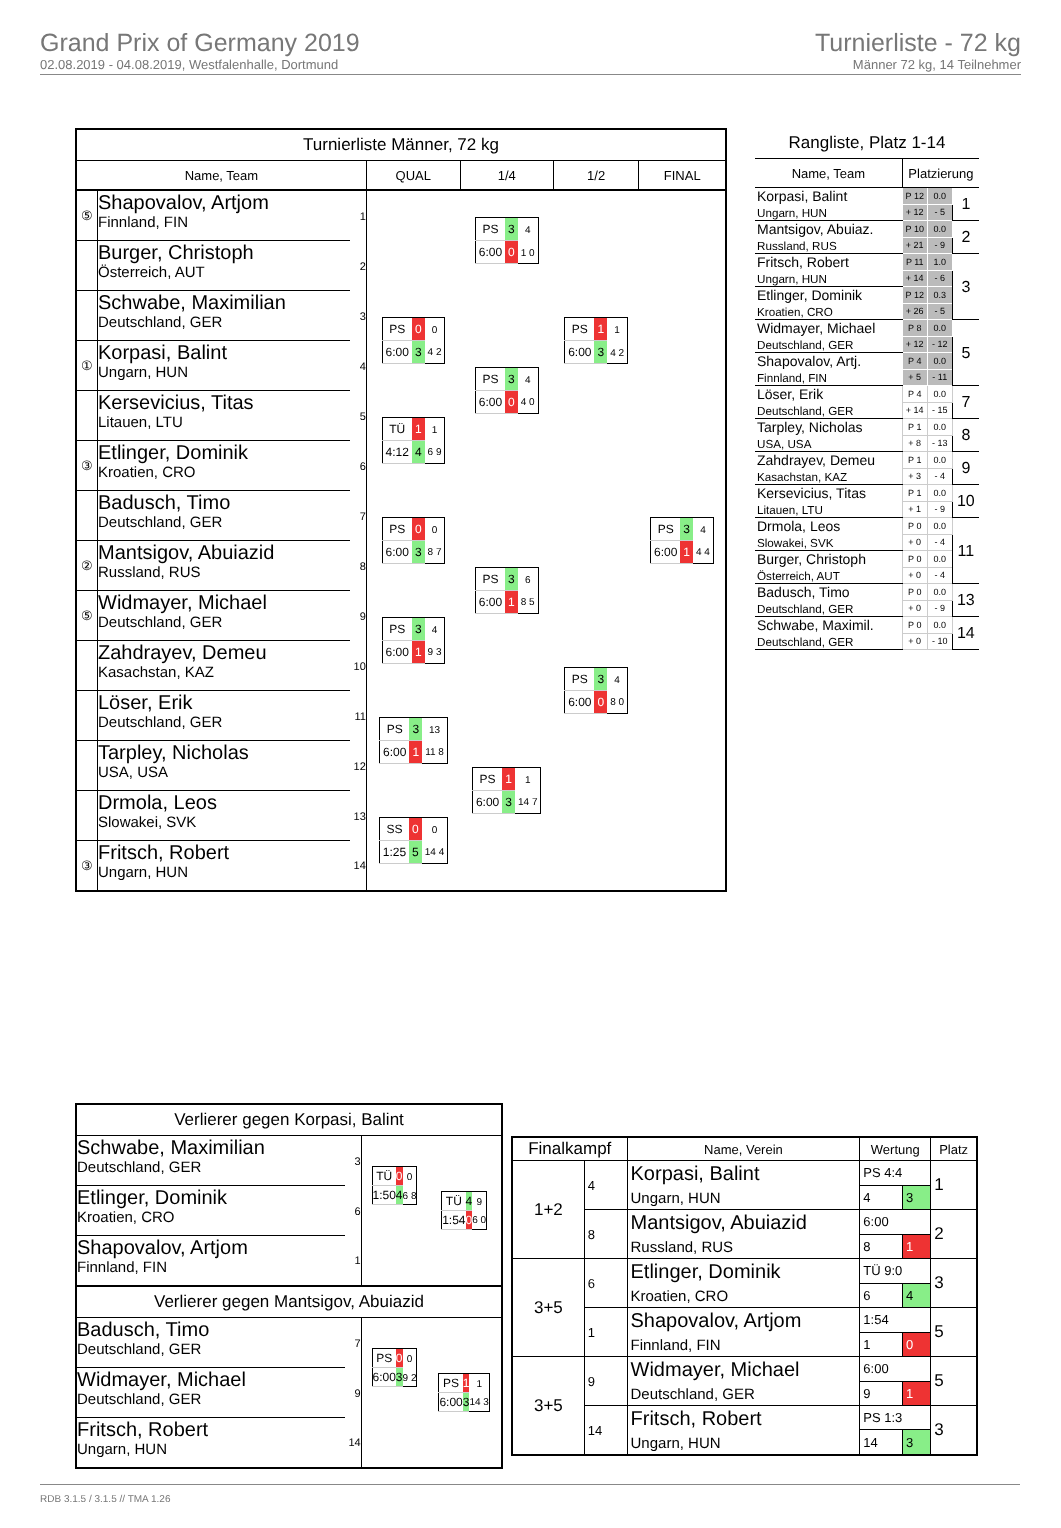Grand Prix of Germany 2019
02.08.2019 - 04.08.2019, Westfalenhalle, Dortmund
Turnierliste - 72 kg
Männer 72 kg, 14 Teilnehmer
| Turnierliste Männer, 72 kg | | | | | | |
| Name, Team | | | QUAL | 1/4 | 1/2 | FINAL |
| ⑤ | Shapovalov, Artjom Finnland, FIN | 1 | | / PS / 3 / 4 / / 6:00 / 0 / 1 0 / | / PS / 1 / 1 / / 6:00 / 3 / 4 2 / | / PS / 3 / 4 / / 6:00 / 1 / 4 4 / |
| | Burger, Christoph Österreich, AUT | 2 | | | | |
| | Schwabe, Maximilian Deutschland, GER | 3 | / PS / 0 / 0 / / 6:00 / 3 / 4 2 / | / PS / 3 / 4 / / 6:00 / 0 / 4 0 / | | |
| ① | Korpasi, Balint Ungarn, HUN | 4 | | | | |
| | Kersevicius, Titas Litauen, LTU | 5 | / TÜ / 1 / 1 / / 4:12 / 4 / 6 9 / | | | |
| ③ | Etlinger, Dominik Kroatien, CRO | 6 | | | | |
| | Badusch, Timo Deutschland, GER | 7 | / PS / 0 / 0 / / 6:00 / 3 / 8 7 / | / PS / 3 / 6 / / 6:00 / 1 / 8 5 / | / PS / 3 / 4 / / 6:00 / 0 / 8 0 / | |
| ② | Mantsigov, Abuiazid Russland, RUS | 8 | | | | |
| ⑤ | Widmayer, Michael Deutschland, GER | 9 | / PS / 3 / 4 / / 6:00 / 1 / 9 3 / | | | |
| | Zahdrayev, Demeu Kasachstan, KAZ | 10 | | | | |
| | Löser, Erik Deutschland, GER | 11 | / PS / 3 / 13 / / 6:00 / 1 / 11 8 / | / PS / 1 / 1 / / 6:00 / 3 / 14 7 / | | |
| | Tarpley, Nicholas USA, USA | 12 | | | | |
| | Drmola, Leos Slowakei, SVK | 13 | / SS / 0 / 0 / / 1:25 / 5 / 14 4 / | | | |
| ③ | Fritsch, Robert Ungarn, HUN | 14 | | | | |
| Rangliste, Platz 1-14 | | | |
| Name, Team | Platzierung | | |
| Korpasi, Balint Ungarn, HUN | P 12 | 0.0 | 1 |
| | + 12 | - 5 | |
| Mantsigov, Abuiaz. Russland, RUS | P 10 | 0.0 | 2 |
| | + 21 | - 9 | |
| Fritsch, Robert Ungarn, HUN | P 11 | 1.0 | 3 |
| | + 14 | - 6 | |
| Etlinger, Dominik Kroatien, CRO | P 12 | 0.3 | |
| | + 26 | - 5 | |
| Widmayer, Michael Deutschland, GER | P 8 | 0.0 | 5 |
| | + 12 | - 12 | |
| Shapovalov, Artj. Finnland, FIN | P 4 | 0.0 | |
| | + 5 | - 11 | |
| Löser, Erik Deutschland, GER | P 4 | 0.0 | 7 |
| | + 14 | - 15 | |
| Tarpley, Nicholas USA, USA | P 1 | 0.0 | 8 |
| | + 8 | - 13 | |
| Zahdrayev, Demeu Kasachstan, KAZ | P 1 | 0.0 | 9 |
| | + 3 | - 4 | |
| Kersevicius, Titas Litauen, LTU | P 1 | 0.0 | 10 |
| | + 1 | - 9 | |
| Drmola, Leos Slowakei, SVK | P 0 | 0.0 | 11 |
| | + 0 | - 4 | |
| Burger, Christoph Österreich, AUT | P 0 | 0.0 | |
| | + 0 | - 4 | |
| Badusch, Timo Deutschland, GER | P 0 | 0.0 | 13 |
| | + 0 | - 9 | |
| Schwabe, Maximil. Deutschland, GER | P 0 | 0.0 | 14 |
| | + 0 | - 10 | |
| Verlierer gegen Korpasi, Balint | | | |
| Schwabe, Maximilian Deutschland, GER | 3 | / TÜ / 0 / 0 / / 1:50 / 4 / 6 8 / | / TÜ / 4 / 9 / / 1:54 / 0 / 6 0 / |
| Etlinger, Dominik Kroatien, CRO | 6 | | |
| Shapovalov, Artjom Finnland, FIN | 1 | | |
| Verlierer gegen Mantsigov, Abuiazid | | | |
| Badusch, Timo Deutschland, GER | 7 | / PS / 0 / 0 / / 6:00 / 3 / 9 2 / | / PS / 1 / 1 / / 6:00 / 3 / 14 3 / |
| Widmayer, Michael Deutschland, GER | 9 | | |
| Fritsch, Robert Ungarn, HUN | 14 | | |
| Finalkampf | | Name, Verein | Wertung | | Platz |
| --- | --- | --- | --- | --- | --- |
| 1+2 | 4 | Korpasi, Balint Ungarn, HUN | PS 4:4 | | 1 |
| | | | 4 | 3 | |
| | 8 | Mantsigov, Abuiazid Russland, RUS | 6:00 | | 2 |
| | | | 8 | 1 | |
| 3+5 | 6 | Etlinger, Dominik Kroatien, CRO | TÜ 9:0 | | 3 |
| | | | 6 | 4 | |
| | 1 | Shapovalov, Artjom Finnland, FIN | 1:54 | | 5 |
| | | | 1 | 0 | |
| 3+5 | 9 | Widmayer, Michael Deutschland, GER | 6:00 | | 5 |
| | | | 9 | 1 | |
| | 14 | Fritsch, Robert Ungarn, HUN | PS 1:3 | | 3 |
| | | | 14 | 3 | |
RDB 3.1.5 / 3.1.5 // TMA 1.26